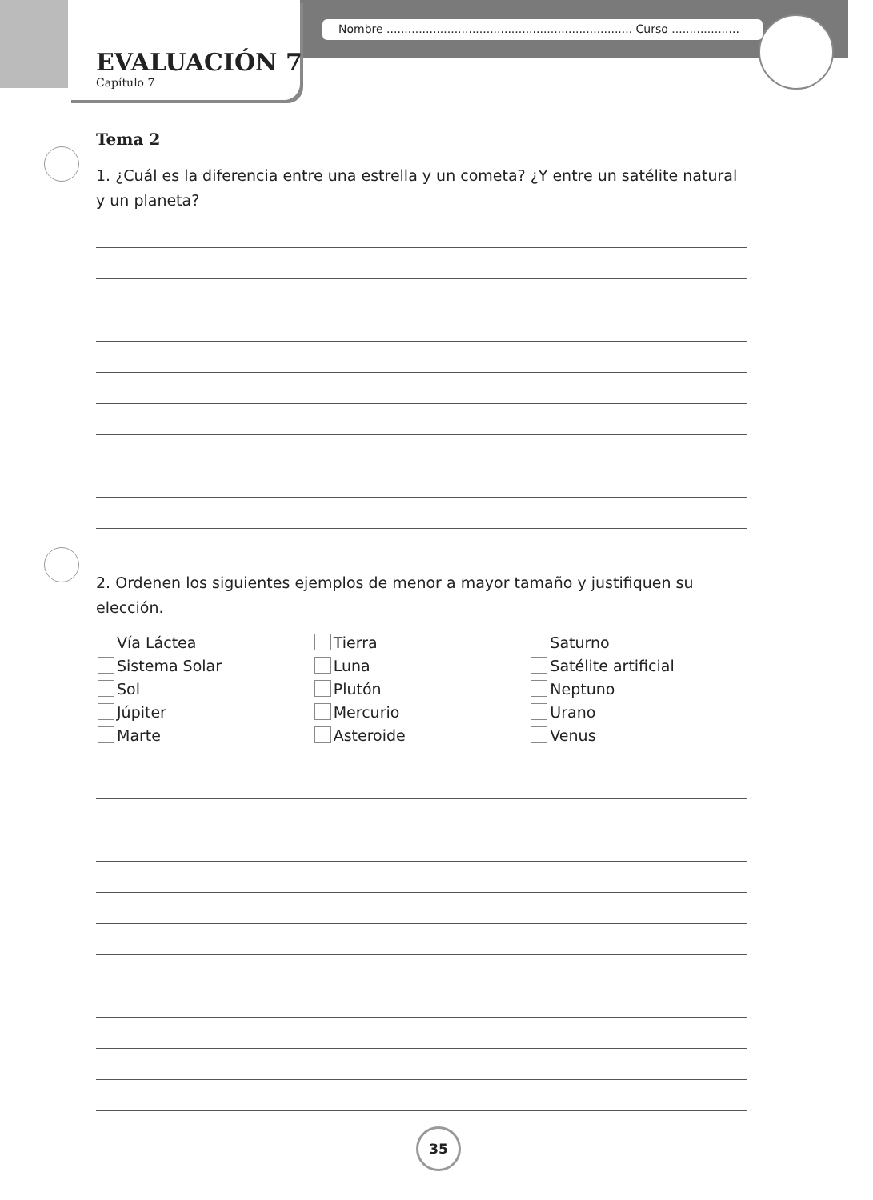Nombre ..................................................................... Curso ...................
EVALUACIÓN 7
Capítulo 7
Tema 2
1. ¿Cuál es la diferencia entre una estrella y un cometa? ¿Y entre un satélite natural y un planeta?
2. Ordenen los siguientes ejemplos de menor a mayor tamaño y justifiquen su elección.
Vía Láctea
Sistema Solar
Sol
Júpiter
Marte
Tierra
Luna
Plutón
Mercurio
Asteroide
Saturno
Satélite artificial
Neptuno
Urano
Venus
35